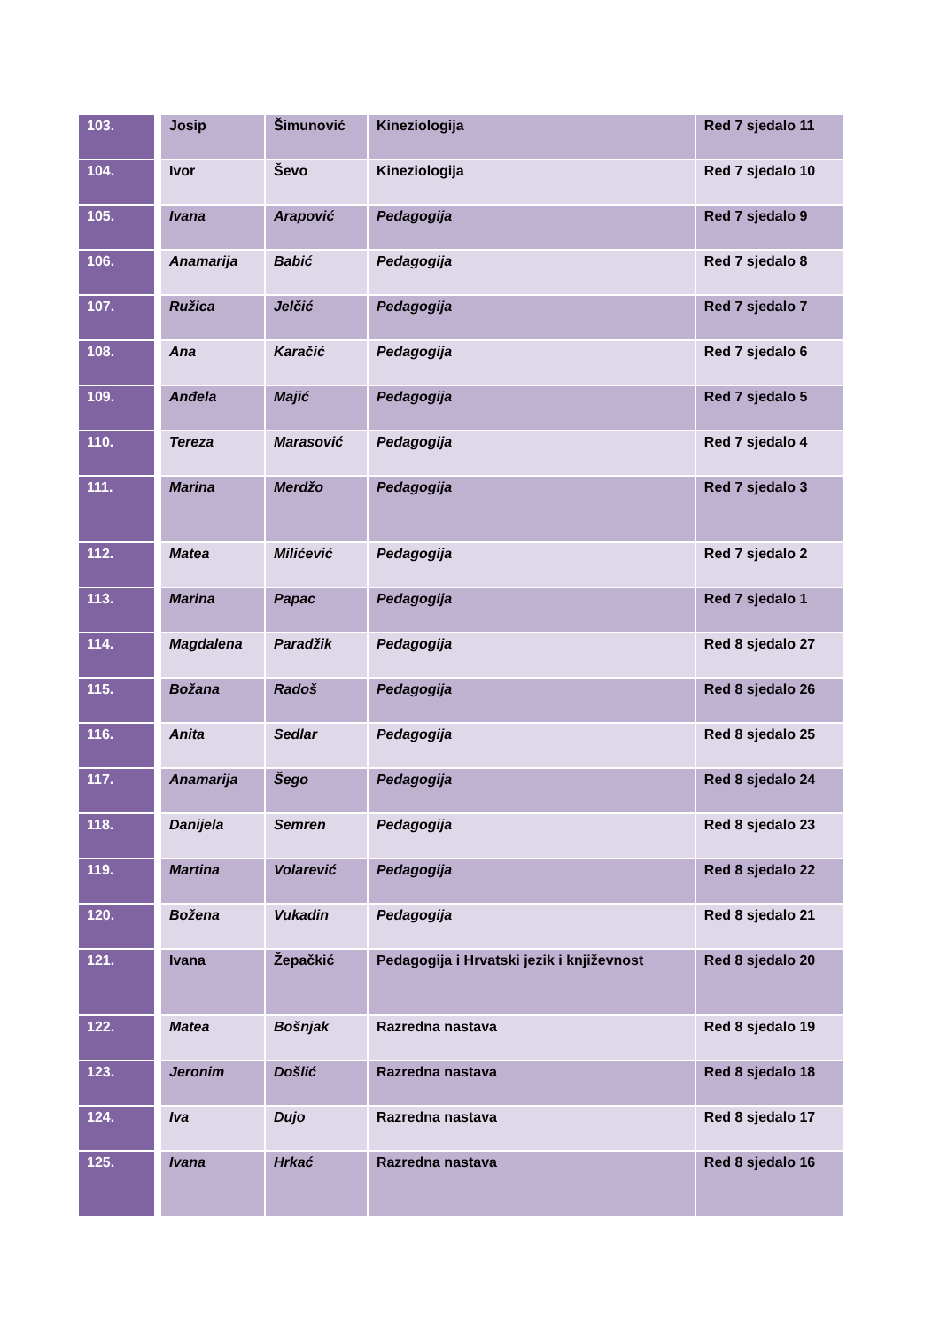| 103. | Josip | Šimunović | Kineziologija | Red 7 sjedalo 11 |
| 104. | Ivor | Ševo | Kineziologija | Red 7 sjedalo 10 |
| 105. | Ivana | Arapović | Pedagogija | Red 7 sjedalo 9 |
| 106. | Anamarija | Babić | Pedagogija | Red 7 sjedalo 8 |
| 107. | Ružica | Jelčić | Pedagogija | Red 7 sjedalo 7 |
| 108. | Ana | Karačić | Pedagogija | Red 7 sjedalo 6 |
| 109. | Anđela | Majić | Pedagogija | Red 7 sjedalo 5 |
| 110. | Tereza | Marasović | Pedagogija | Red 7 sjedalo 4 |
| 111. | Marina | Merdžo | Pedagogija | Red 7 sjedalo 3 |
| 112. | Matea | Milićević | Pedagogija | Red 7 sjedalo 2 |
| 113. | Marina | Papac | Pedagogija | Red 7 sjedalo 1 |
| 114. | Magdalena | Paradžik | Pedagogija | Red 8 sjedalo 27 |
| 115. | Božana | Radoš | Pedagogija | Red 8 sjedalo 26 |
| 116. | Anita | Sedlar | Pedagogija | Red 8 sjedalo 25 |
| 117. | Anamarija | Šego | Pedagogija | Red 8 sjedalo 24 |
| 118. | Danijela | Semren | Pedagogija | Red 8 sjedalo 23 |
| 119. | Martina | Volarević | Pedagogija | Red 8 sjedalo 22 |
| 120. | Božena | Vukadin | Pedagogija | Red 8 sjedalo 21 |
| 121. | Ivana | Žepačkić | Pedagogija i Hrvatski jezik i književnost | Red 8 sjedalo 20 |
| 122. | Matea | Bošnjak | Razredna nastava | Red 8 sjedalo 19 |
| 123. | Jeronim | Došlić | Razredna nastava | Red 8 sjedalo 18 |
| 124. | Iva | Dujo | Razredna nastava | Red 8 sjedalo 17 |
| 125. | Ivana | Hrkać | Razredna nastava | Red 8 sjedalo 16 |